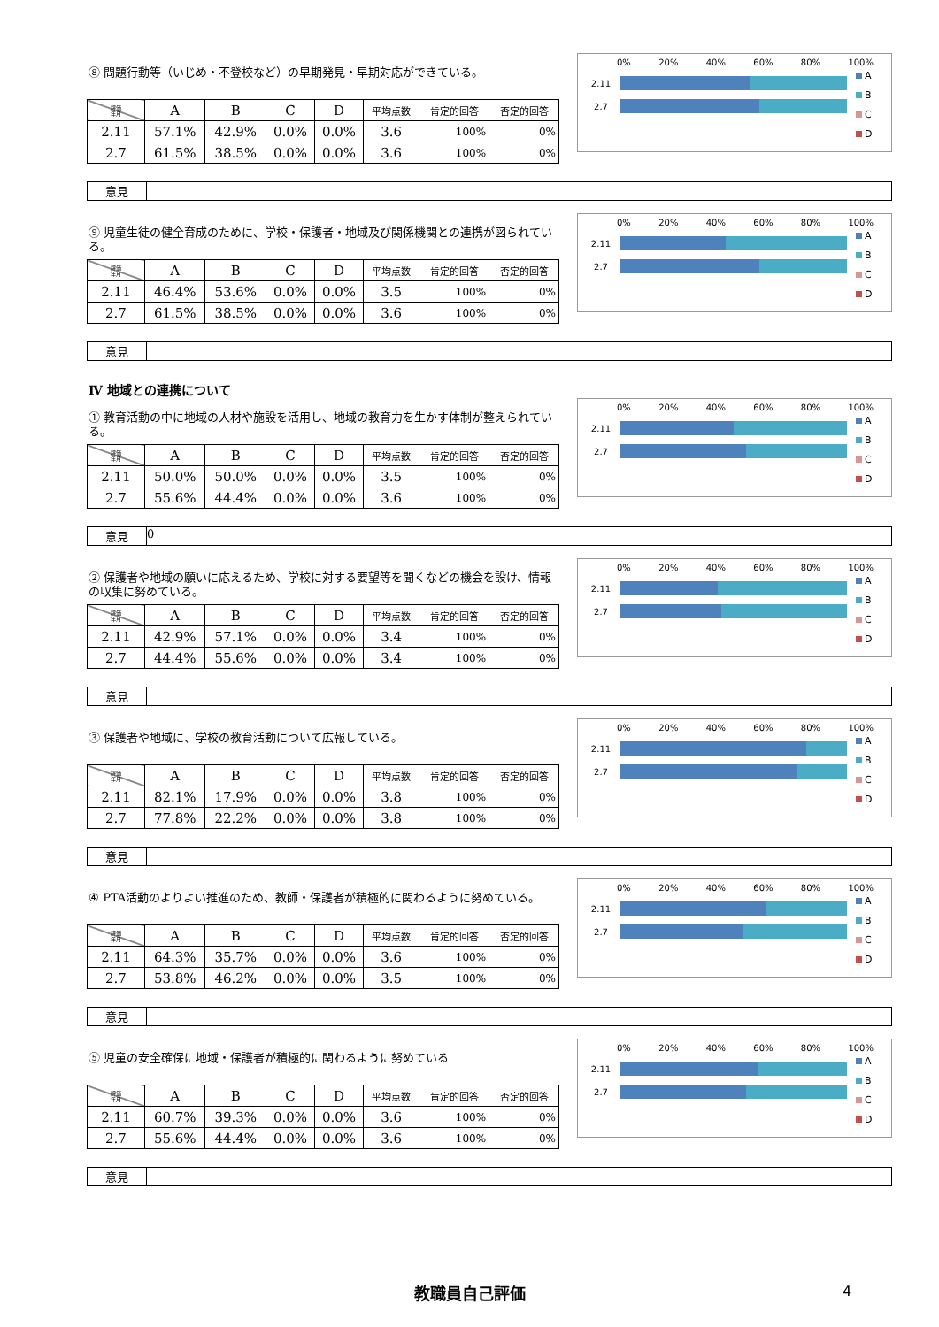⑧ 問題行動等（いじめ・不登校など）の早期発見・早期対応ができている。
| 評価 年月 | A | B | C | D | 平均点数 | 肯定的回答 | 否定的回答 |
| --- | --- | --- | --- | --- | --- | --- | --- |
| 2.11 | 57.1% | 42.9% | 0.0% | 0.0% | 3.6 | 100% | 0% |
| 2.7 | 61.5% | 38.5% | 0.0% | 0.0% | 3.6 | 100% | 0% |
0% 20% 40% 60% 80% 100%
2.11
2.7
A
B
C
D
意見
⑨ 児童生徒の健全育成のために、学校・保護者・地域及び関係機関との連携が図られている。
| 評価 年月 | A | B | C | D | 平均点数 | 肯定的回答 | 否定的回答 |
| --- | --- | --- | --- | --- | --- | --- | --- |
| 2.11 | 46.4% | 53.6% | 0.0% | 0.0% | 3.5 | 100% | 0% |
| 2.7 | 61.5% | 38.5% | 0.0% | 0.0% | 3.6 | 100% | 0% |
0% 20% 40% 60% 80% 100%
2.11
2.7
A
B
C
D
意見
Ⅳ 地域との連携について
① 教育活動の中に地域の人材や施設を活用し、地域の教育力を生かす体制が整えられている。
| 評価 年月 | A | B | C | D | 平均点数 | 肯定的回答 | 否定的回答 |
| --- | --- | --- | --- | --- | --- | --- | --- |
| 2.11 | 50.0% | 50.0% | 0.0% | 0.0% | 3.5 | 100% | 0% |
| 2.7 | 55.6% | 44.4% | 0.0% | 0.0% | 3.6 | 100% | 0% |
0% 20% 40% 60% 80% 100%
2.11
2.7
A
B
C
D
意見 0
② 保護者や地域の願いに応えるため、学校に対する要望等を聞くなどの機会を設け、情報の収集に努めている。
| 評価 年月 | A | B | C | D | 平均点数 | 肯定的回答 | 否定的回答 |
| --- | --- | --- | --- | --- | --- | --- | --- |
| 2.11 | 42.9% | 57.1% | 0.0% | 0.0% | 3.4 | 100% | 0% |
| 2.7 | 44.4% | 55.6% | 0.0% | 0.0% | 3.4 | 100% | 0% |
0% 20% 40% 60% 80% 100%
2.11
2.7
A
B
C
D
意見
③ 保護者や地域に、学校の教育活動について広報している。
| 評価 年月 | A | B | C | D | 平均点数 | 肯定的回答 | 否定的回答 |
| --- | --- | --- | --- | --- | --- | --- | --- |
| 2.11 | 82.1% | 17.9% | 0.0% | 0.0% | 3.8 | 100% | 0% |
| 2.7 | 77.8% | 22.2% | 0.0% | 0.0% | 3.8 | 100% | 0% |
0% 20% 40% 60% 80% 100%
2.11
2.7
A
B
C
D
意見
④ PTA活動のよりよい推進のため、教師・保護者が積極的に関わるように努めている。
| 評価 年月 | A | B | C | D | 平均点数 | 肯定的回答 | 否定的回答 |
| --- | --- | --- | --- | --- | --- | --- | --- |
| 2.11 | 64.3% | 35.7% | 0.0% | 0.0% | 3.6 | 100% | 0% |
| 2.7 | 53.8% | 46.2% | 0.0% | 0.0% | 3.5 | 100% | 0% |
0% 20% 40% 60% 80% 100%
2.11
2.7
A
B
C
D
意見
⑤ 児童の安全確保に地域・保護者が積極的に関わるように努めている
| 評価 年月 | A | B | C | D | 平均点数 | 肯定的回答 | 否定的回答 |
| --- | --- | --- | --- | --- | --- | --- | --- |
| 2.11 | 60.7% | 39.3% | 0.0% | 0.0% | 3.6 | 100% | 0% |
| 2.7 | 55.6% | 44.4% | 0.0% | 0.0% | 3.6 | 100% | 0% |
0% 20% 40% 60% 80% 100%
2.11
2.7
A
B
C
D
意見
教職員自己評価 4